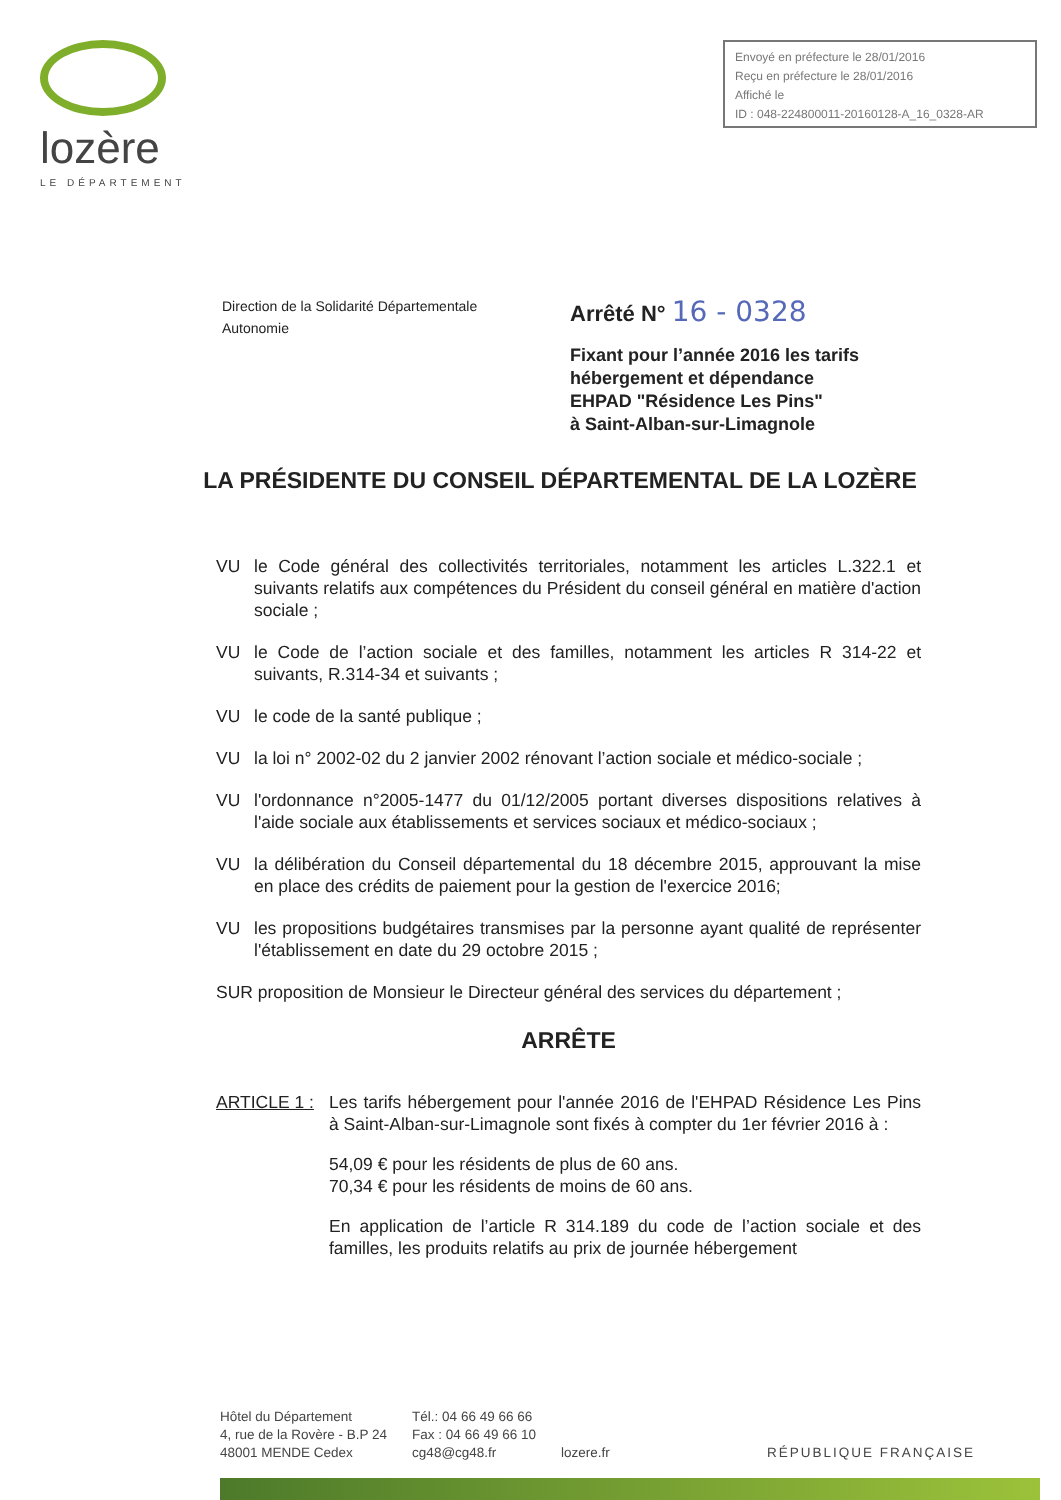lozère
LE DÉPARTEMENT
Envoyé en préfecture le 28/01/2016
Reçu en préfecture le 28/01/2016
Affiché le
ID : 048-224800011-20160128-A_16_0328-AR
Direction de la Solidarité Départementale
Autonomie
Arrêté N° 16 - 0328
Fixant pour l’année 2016 les tarifs
hébergement et dépendance
EHPAD "Résidence Les Pins"
à Saint-Alban-sur-Limagnole
LA PRÉSIDENTE DU CONSEIL DÉPARTEMENTAL DE LA LOZÈRE
VU le Code général des collectivités territoriales, notamment les articles L.322.1 et suivants relatifs aux compétences du Président du conseil général en matière d'action sociale ;
VU le Code de l’action sociale et des familles, notamment les articles R 314-22 et suivants, R.314-34 et suivants ;
VU le code de la santé publique ;
VU la loi n° 2002-02 du 2 janvier 2002 rénovant l’action sociale et médico-sociale ;
VU l'ordonnance n°2005-1477 du 01/12/2005 portant diverses dispositions relatives à l'aide sociale aux établissements et services sociaux et médico-sociaux ;
VU la délibération du Conseil départemental du 18 décembre 2015, approuvant la mise en place des crédits de paiement pour la gestion de l'exercice 2016;
VU les propositions budgétaires transmises par la personne ayant qualité de représenter l'établissement en date du 29 octobre 2015 ;
SUR proposition de Monsieur le Directeur général des services du département ;
ARRÊTE
ARTICLE 1 :
Les tarifs hébergement pour l'année 2016 de l'EHPAD Résidence Les Pins à Saint-Alban-sur-Limagnole sont fixés à compter du 1er février 2016 à :
54,09 € pour les résidents de plus de 60 ans.
70,34 € pour les résidents de moins de 60 ans.
En application de l’article R 314.189 du code de l’action sociale et des familles, les produits relatifs au prix de journée hébergement
Hôtel du Département
4, rue de la Rovère - B.P 24
48001 MENDE Cedex
Tél.: 04 66 49 66 66
Fax : 04 66 49 66 10
cg48@cg48.fr
lozere.fr RÉPUBLIQUE FRANÇAISE